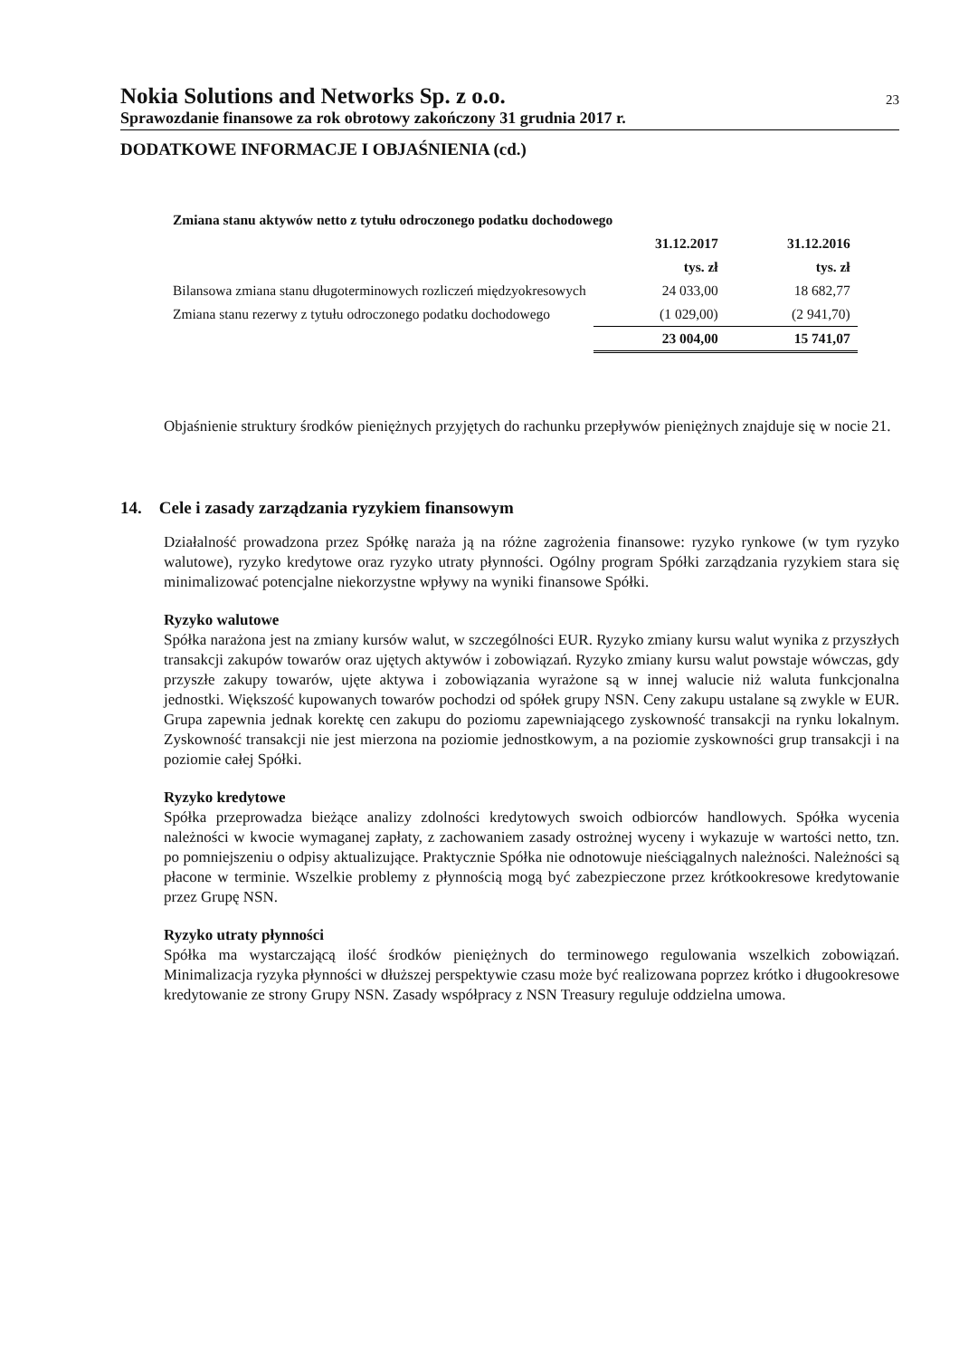Nokia Solutions and Networks Sp. z o.o.
23
Sprawozdanie finansowe za rok obrotowy zakończony 31 grudnia 2017 r.
DODATKOWE INFORMACJE I OBJAŚNIENIA (cd.)
| Zmiana stanu aktywów netto z tytułu odroczonego podatku dochodowego | | |
| --- | --- | --- |
| | 31.12.2017 | 31.12.2016 |
| | tys. zł | tys. zł |
| Bilansowa zmiana stanu długoterminowych rozliczeń międzyokresowych | 24 033,00 | 18 682,77 |
| Zmiana stanu rezerwy z tytułu odroczonego podatku dochodowego | (1 029,00) | (2 941,70) |
| | 23 004,00 | 15 741,07 |
Objaśnienie struktury środków pieniężnych przyjętych do rachunku przepływów pieniężnych znajduje się w nocie 21.
14. Cele i zasady zarządzania ryzykiem finansowym
Działalność prowadzona przez Spółkę naraża ją na różne zagrożenia finansowe: ryzyko rynkowe (w tym ryzyko walutowe), ryzyko kredytowe oraz ryzyko utraty płynności. Ogólny program Spółki zarządzania ryzykiem stara się minimalizować potencjalne niekorzystne wpływy na wyniki finansowe Spółki.
Ryzyko walutowe
Spółka narażona jest na zmiany kursów walut, w szczególności EUR. Ryzyko zmiany kursu walut wynika z przyszłych transakcji zakupów towarów oraz ujętych aktywów i zobowiązań. Ryzyko zmiany kursu walut powstaje wówczas, gdy przyszłe zakupy towarów, ujęte aktywa i zobowiązania wyrażone są w innej walucie niż waluta funkcjonalna jednostki. Większość kupowanych towarów pochodzi od spółek grupy NSN. Ceny zakupu ustalane są zwykle w EUR. Grupa zapewnia jednak korektę cen zakupu do poziomu zapewniającego zyskowność transakcji na rynku lokalnym. Zyskowność transakcji nie jest mierzona na poziomie jednostkowym, a na poziomie zyskowności grup transakcji i na poziomie całej Spółki.
Ryzyko kredytowe
Spółka przeprowadza bieżące analizy zdolności kredytowych swoich odbiorców handlowych. Spółka wycenia należności w kwocie wymaganej zapłaty, z zachowaniem zasady ostrożnej wyceny i wykazuje w wartości netto, tzn. po pomniejszeniu o odpisy aktualizujące. Praktycznie Spółka nie odnotowuje nieściągalnych należności. Należności są płacone w terminie. Wszelkie problemy z płynnością mogą być zabezpieczone przez krótkookresowe kredytowanie przez Grupę NSN.
Ryzyko utraty płynności
Spółka ma wystarczającą ilość środków pieniężnych do terminowego regulowania wszelkich zobowiązań. Minimalizacja ryzyka płynności w dłuższej perspektywie czasu może być realizowana poprzez krótko i długookresowe kredytowanie ze strony Grupy NSN. Zasady współpracy z NSN Treasury reguluje oddzielna umowa.